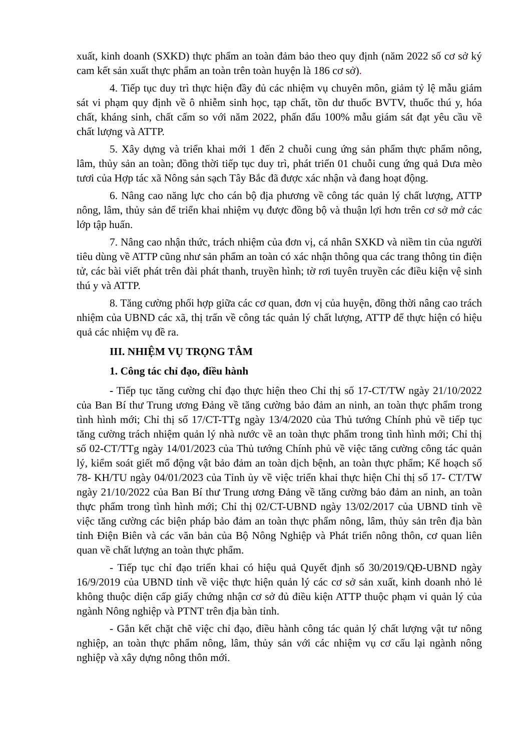xuất, kinh doanh (SXKD) thực phẩm an toàn đảm bảo theo quy định (năm 2022 số cơ sở ký cam kết sản xuất thực phẩm an toàn trên toàn huyện là 186 cơ sở).
4. Tiếp tục duy trì thực hiện đầy đủ các nhiệm vụ chuyên môn, giảm tỷ lệ mẫu giám sát vi phạm quy định về ô nhiễm sinh học, tạp chất, tồn dư thuốc BVTV, thuốc thú y, hóa chất, kháng sinh, chất cấm so với năm 2022, phấn đấu 100% mẫu giám sát đạt yêu cầu về chất lượng và ATTP.
5. Xây dựng và triển khai mới 1 đến 2 chuỗi cung ứng sản phẩm thực phẩm nông, lâm, thủy sản an toàn; đồng thời tiếp tục duy trì, phát triển 01 chuỗi cung ứng quả Dưa mèo tươi của Hợp tác xã Nông sản sạch Tây Bắc đã được xác nhận và đang hoạt động.
6. Nâng cao năng lực cho cán bộ địa phương về công tác quản lý chất lượng, ATTP nông, lâm, thủy sản để triển khai nhiệm vụ được đồng bộ và thuận lợi hơn trên cơ sở mở các lớp tập huấn.
7. Nâng cao nhận thức, trách nhiệm của đơn vị, cá nhân SXKD và niềm tin của người tiêu dùng về ATTP cũng như sản phẩm an toàn có xác nhận thông qua các trang thông tin điện tử, các bài viết phát trên đài phát thanh, truyền hình; tờ rơi tuyên truyền các điều kiện vệ sinh thú y và ATTP.
8. Tăng cường phối hợp giữa các cơ quan, đơn vị của huyện, đồng thời nâng cao trách nhiệm của UBND các xã, thị trấn về công tác quản lý chất lượng, ATTP để thực hiện có hiệu quả các nhiệm vụ đề ra.
III. NHIỆM VỤ TRỌNG TÂM
1. Công tác chỉ đạo, điều hành
- Tiếp tục tăng cường chỉ đạo thực hiện theo Chỉ thị số 17-CT/TW ngày 21/10/2022 của Ban Bí thư Trung ương Đảng về tăng cường bảo đảm an ninh, an toàn thực phẩm trong tình hình mới; Chỉ thị số 17/CT-TTg ngày 13/4/2020 của Thủ tướng Chính phủ về tiếp tục tăng cường trách nhiệm quản lý nhà nước về an toàn thực phẩm trong tình hình mới; Chỉ thị số 02-CT/TTg ngày 14/01/2023 của Thủ tướng Chính phủ về việc tăng cường công tác quản lý, kiểm soát giết mổ động vật bảo đảm an toàn dịch bệnh, an toàn thực phẩm; Kế hoạch số 78- KH/TU ngày 04/01/2023 của Tỉnh ủy về việc triển khai thực hiện Chỉ thị số 17- CT/TW ngày 21/10/2022 của Ban Bí thư Trung ương Đảng về tăng cường bảo đảm an ninh, an toàn thực phẩm trong tình hình mới; Chỉ thị 02/CT-UBND ngày 13/02/2017 của UBND tỉnh về việc tăng cường các biện pháp bảo đảm an toàn thực phẩm nông, lâm, thủy sản trên địa bàn tỉnh Điện Biên và các văn bản của Bộ Nông Nghiệp và Phát triển nông thôn, cơ quan liên quan về chất lượng an toàn thực phẩm.
- Tiếp tục chỉ đạo triển khai có hiệu quả Quyết định số 30/2019/QĐ-UBND ngày 16/9/2019 của UBND tỉnh về việc thực hiện quản lý các cơ sở sản xuất, kinh doanh nhỏ lẻ không thuộc diện cấp giấy chứng nhận cơ sở đủ điều kiện ATTP thuộc phạm vi quản lý của ngành Nông nghiệp và PTNT trên địa bàn tỉnh.
- Gắn kết chặt chẽ việc chỉ đạo, điều hành công tác quản lý chất lượng vật tư nông nghiệp, an toàn thực phẩm nông, lâm, thủy sản với các nhiệm vụ cơ cấu lại ngành nông nghiệp và xây dựng nông thôn mới.